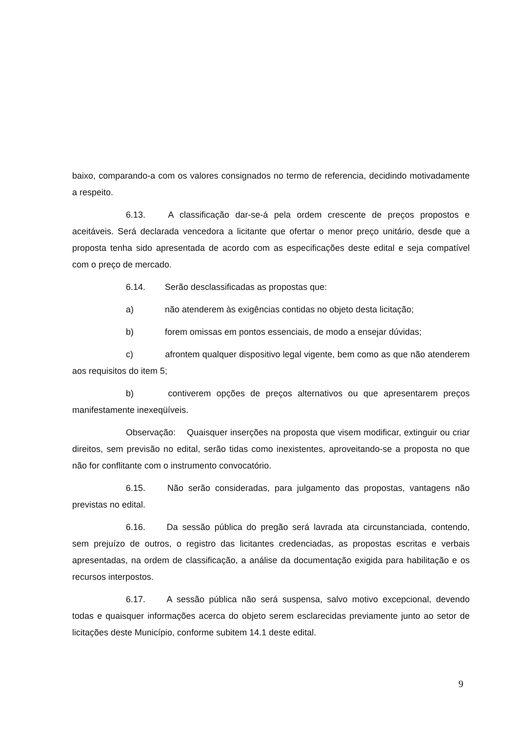baixo, comparando-a com os valores consignados no termo de referencia, decidindo motivadamente a respeito.
6.13. A classificação dar-se-á pela ordem crescente de preços propostos e aceitáveis. Será declarada vencedora a licitante que ofertar o menor preço unitário, desde que a proposta tenha sido apresentada de acordo com as especificações deste edital e seja compatível com o preço de mercado.
6.14. Serão desclassificadas as propostas que:
a) não atenderem às exigências contidas no objeto desta licitação;
b) forem omissas em pontos essenciais, de modo a ensejar dúvidas;
c) afrontem qualquer dispositivo legal vigente, bem como as que não atenderem aos requisitos do item 5;
b) contiverem opções de preços alternativos ou que apresentarem preços manifestamente inexeqüíveis.
Observação: Quaisquer inserções na proposta que visem modificar, extinguir ou criar direitos, sem previsão no edital, serão tidas como inexistentes, aproveitando-se a proposta no que não for conflitante com o instrumento convocatório.
6.15. Não serão consideradas, para julgamento das propostas, vantagens não previstas no edital.
6.16. Da sessão pública do pregão será lavrada ata circunstanciada, contendo, sem prejuízo de outros, o registro das licitantes credenciadas, as propostas escritas e verbais apresentadas, na ordem de classificação, a análise da documentação exigida para habilitação e os recursos interpostos.
6.17. A sessão pública não será suspensa, salvo motivo excepcional, devendo todas e quaisquer informações acerca do objeto serem esclarecidas previamente junto ao setor de licitações deste Município, conforme subitem 14.1 deste edital.
9